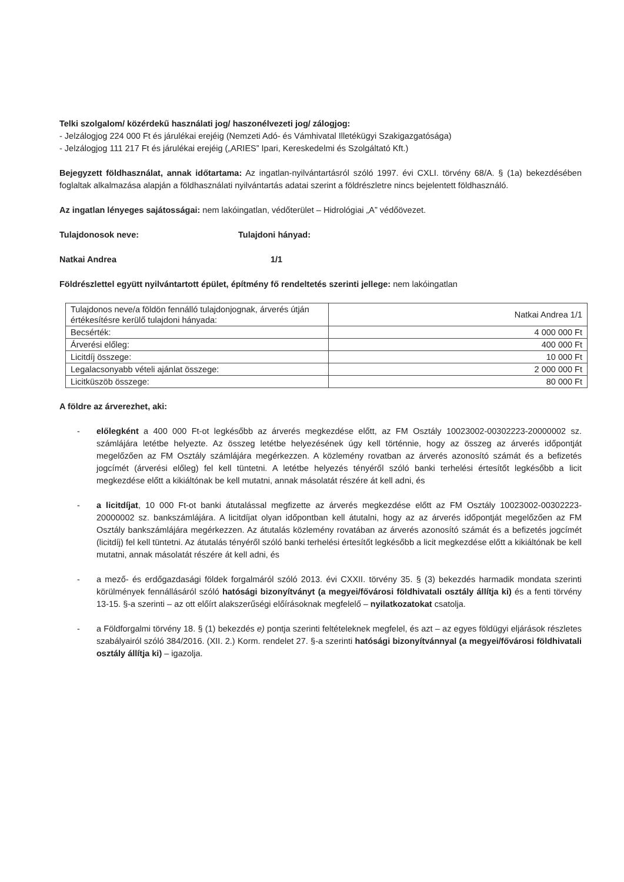Telki szolgalom/ közérdekű használati jog/ haszonélvezeti jog/ zálogjog:
- Jelzálogjog 224 000 Ft és járulékai erejéig (Nemzeti Adó- és Vámhivatal Illetékügyi Szakigazgatósága)
- Jelzálogjog 111 217 Ft és járulékai erejéig („ARIES” Ipari, Kereskedelmi és Szolgáltató Kft.)
Bejegyzett földhasználat, annak időtartama: Az ingatlan-nyilvántartásról szóló 1997. évi CXLI. törvény 68/A. § (1a) bekezdésében foglaltak alkalmazása alapján a földhasználati nyilvántartás adatai szerint a földrészletre nincs bejelentett földhasználó.
Az ingatlan lényeges sajátosságai: nem lakóingatlan, védőterület – Hidrológiai „A” védőövezet.
Tulajdonosok neve: Tulajdoni hányad:
Natkai Andrea 1/1
Földrészlettel együtt nyilvántartott épület, építmény fő rendeltetés szerinti jellege: nem lakóingatlan
| Tulajdonos neve/a földön fennálló tulajdonjognak, árverés útján értékesítésre kerülő tulajdoni hányada: | Natkai Andrea 1/1 |
| Becsérték: | 4 000 000 Ft |
| Árverési előleg: | 400 000 Ft |
| Licitdíj összege: | 10 000 Ft |
| Legalacsonyabb vételi ajánlat összege: | 2 000 000 Ft |
| Licitküszöb összege: | 80 000 Ft |
A földre az árverezhet, aki:
- előlegként a 400 000 Ft-ot legkésőbb az árverés megkezdése előtt, az FM Osztály 10023002-00302223-20000002 sz. számlájára letétbe helyezte. Az összeg letétbe helyezésének úgy kell történnie, hogy az összeg az árverés időpontját megelőzően az FM Osztály számlájára megérkezzen. A közlemény rovatban az árverés azonosító számát és a befizetés jogcímét (árverési előleg) fel kell tüntetni. A letétbe helyezés tényéről szóló banki terhelési értesítőt legkésőbb a licit megkezdése előtt a kikiáltónak be kell mutatni, annak másolatát részére át kell adni, és
- a licitdíjat, 10 000 Ft-ot banki átutalással megfizette az árverés megkezdése előtt az FM Osztály 10023002-00302223-20000002 sz. bankszámlájára. A licitdíjat olyan időpontban kell átutalni, hogy az az árverés időpontját megelőzően az FM Osztály bankszámlájára megérkezzen. Az átutalás közlemény rovatában az árverés azonosító számát és a befizetés jogcímét (licitdíj) fel kell tüntetni. Az átutalás tényéről szóló banki terhelési értesítőt legkésőbb a licit megkezdése előtt a kikiáltónak be kell mutatni, annak másolatát részére át kell adni, és
- a mező- és erdőgazdasági földek forgalmáról szóló 2013. évi CXXII. törvény 35. § (3) bekezdés harmadik mondata szerinti körülmények fennállásáról szóló hatósági bizonyítványt (a megyei/fővárosi földhivatali osztály állítja ki) és a fenti törvény 13-15. §-a szerinti – az ott előírt alakszerűségi előírásoknak megfelelő – nyilatkozatokat csatolja.
- a Földforgalmi törvény 18. § (1) bekezdés e) pontja szerinti feltételeknek megfelel, és azt – az egyes földügyi eljárások részletes szabályairól szóló 384/2016. (XII. 2.) Korm. rendelet 27. §-a szerinti hatósági bizonyítvánnyal (a megyei/fővárosi földhivatali osztály állítja ki) – igazolja.